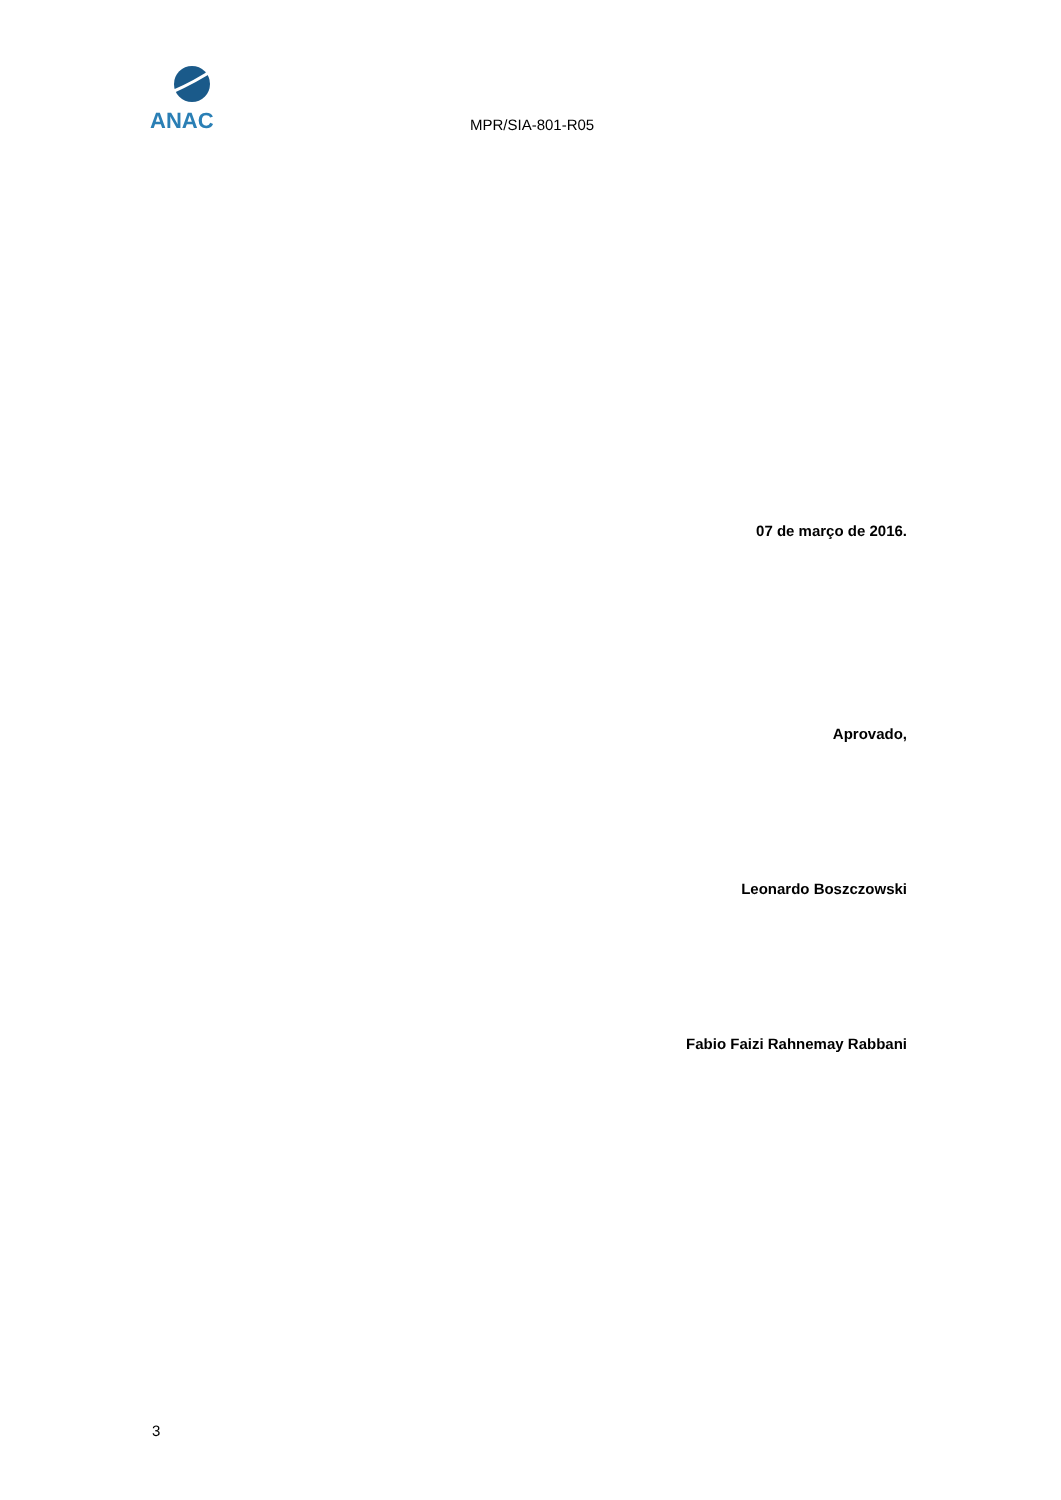ANAC
MPR/SIA-801-R05
07 de março de 2016.
Aprovado,
Leonardo Boszczowski
Fabio Faizi Rahnemay Rabbani
3